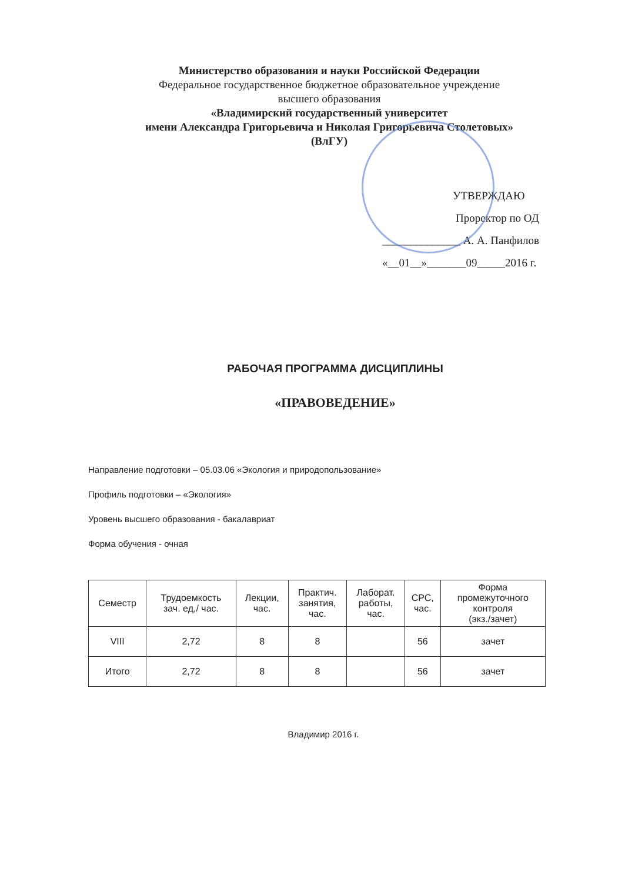Министерство образования и науки Российской Федерации
Федеральное государственное бюджетное образовательное учреждение
высшего образования
«Владимирский государственный университет
имени Александра Григорьевича и Николая Григорьевича Столетовых»
(ВлГУ)
УТВЕРЖДАЮ
Проректор по ОД
______________ А. А. Панфилов
«__01__»_______09_____2016 г.
РАБОЧАЯ ПРОГРАММА ДИСЦИПЛИНЫ
«ПРАВОВЕДЕНИЕ»
Направление подготовки – 05.03.06 «Экология и природопользование»
Профиль подготовки – «Экология»
Уровень высшего образования - бакалавриат
Форма обучения - очная
| Семестр | Трудоемкость зач. ед,/ час. | Лекции, час. | Практич. занятия, час. | Лаборат. работы, час. | СРС, час. | Форма промежуточного контроля (экз./зачет) |
| --- | --- | --- | --- | --- | --- | --- |
| VIII | 2,72 | 8 | 8 | | 56 | зачет |
| Итого | 2,72 | 8 | 8 | | 56 | зачет |
Владимир 2016 г.